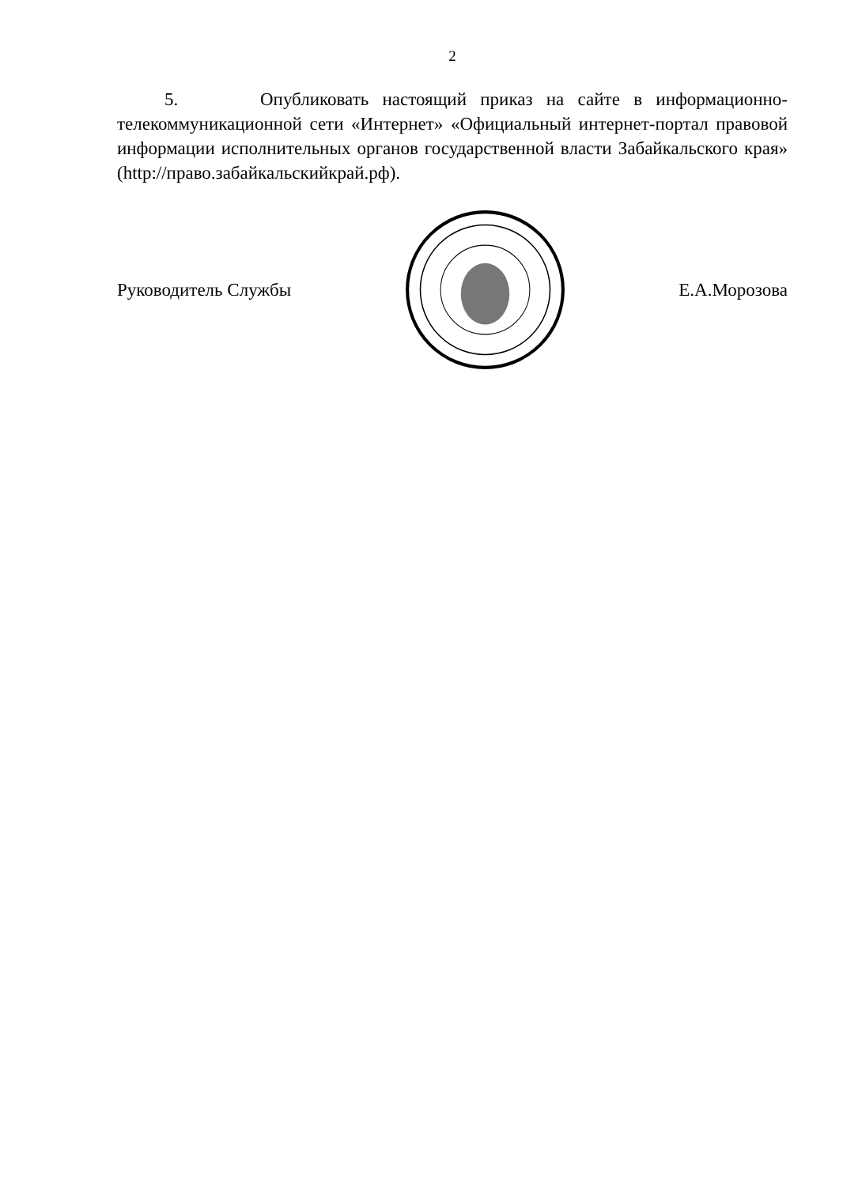2
5. Опубликовать настоящий приказ на сайте в информационно-телекоммуникационной сети «Интернет» «Официальный интернет-портал правовой информации исполнительных органов государственной власти Забайкальского края» (http://право.забайкальскийкрай.рф).
Руководитель Службы Е.А.Морозова